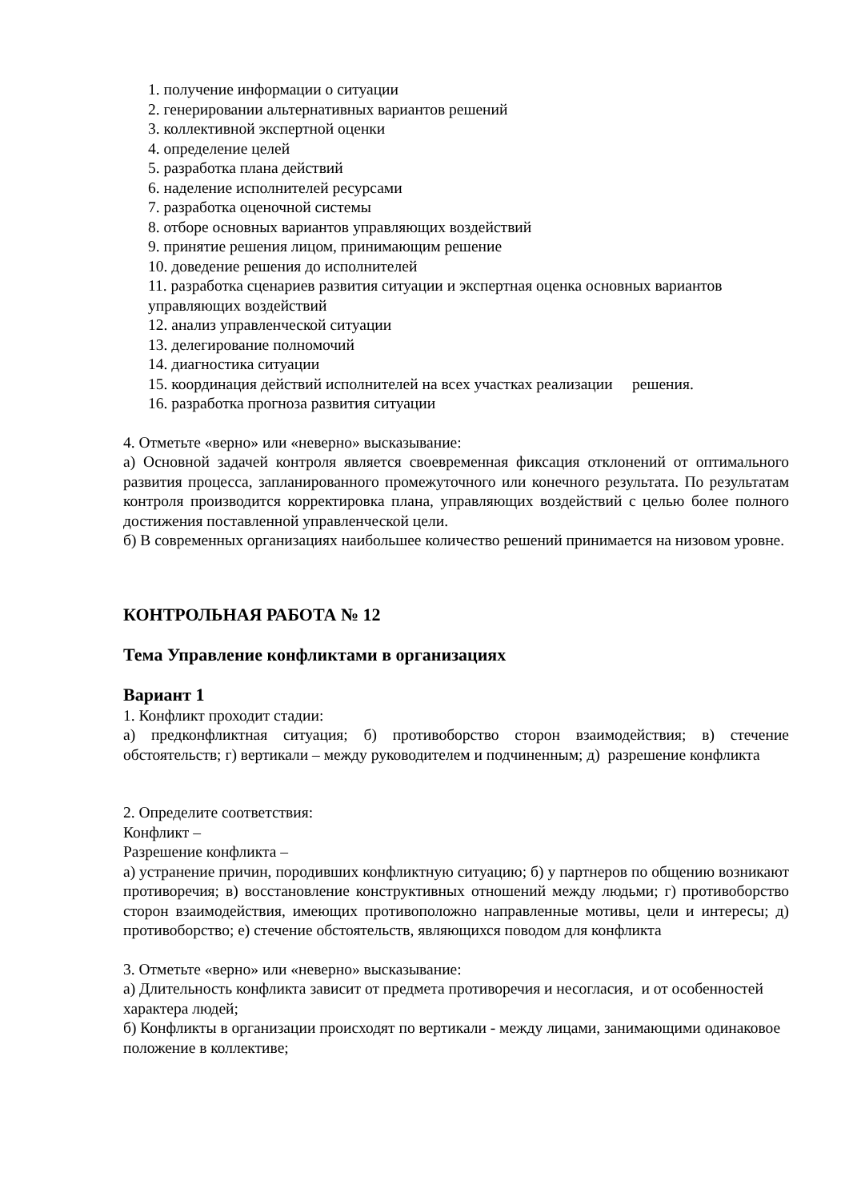1. получение информации о ситуации
2. генерировании альтернативных вариантов решений
3. коллективной экспертной оценки
4. определение целей
5. разработка плана действий
6. наделение исполнителей ресурсами
7. разработка оценочной системы
8. отборе основных вариантов управляющих воздействий
9. принятие решения лицом, принимающим решение
10. доведение решения до исполнителей
11. разработка сценариев развития ситуации и экспертная оценка основных вариантов управляющих воздействий
12. анализ управленческой ситуации
13. делегирование полномочий
14. диагностика ситуации
15. координация действий исполнителей на всех участках реализации решения.
16. разработка прогноза развития ситуации
4. Отметьте «верно» или «неверно» высказывание:
а) Основной задачей контроля является своевременная фиксация отклонений от оптимального развития процесса, запланированного промежуточного или конечного результата. По результатам контроля производится корректировка плана, управляющих воздействий с целью более полного достижения поставленной управленческой цели.
б) В современных организациях наибольшее количество решений принимается на низовом уровне.
КОНТРОЛЬНАЯ РАБОТА № 12
Тема Управление конфликтами в организациях
Вариант 1
1. Конфликт проходит стадии:
а) предконфликтная ситуация; б) противоборство сторон взаимодействия; в) стечение обстоятельств; г) вертикали – между руководителем и подчиненным; д) разрешение конфликта
2. Определите соответствия:
Конфликт –
Разрешение конфликта –
а) устранение причин, породивших конфликтную ситуацию; б) у партнеров по общению возникают противоречия; в) восстановление конструктивных отношений между людьми; г) противоборство сторон взаимодействия, имеющих противоположно направленные мотивы, цели и интересы; д) противоборство; е) стечение обстоятельств, являющихся поводом для конфликта
3. Отметьте «верно» или «неверно» высказывание:
а) Длительность конфликта зависит от предмета противоречия и несогласия, и от особенностей характера людей;
б) Конфликты в организации происходят по вертикали - между лицами, занимающими одинаковое положение в коллективе;